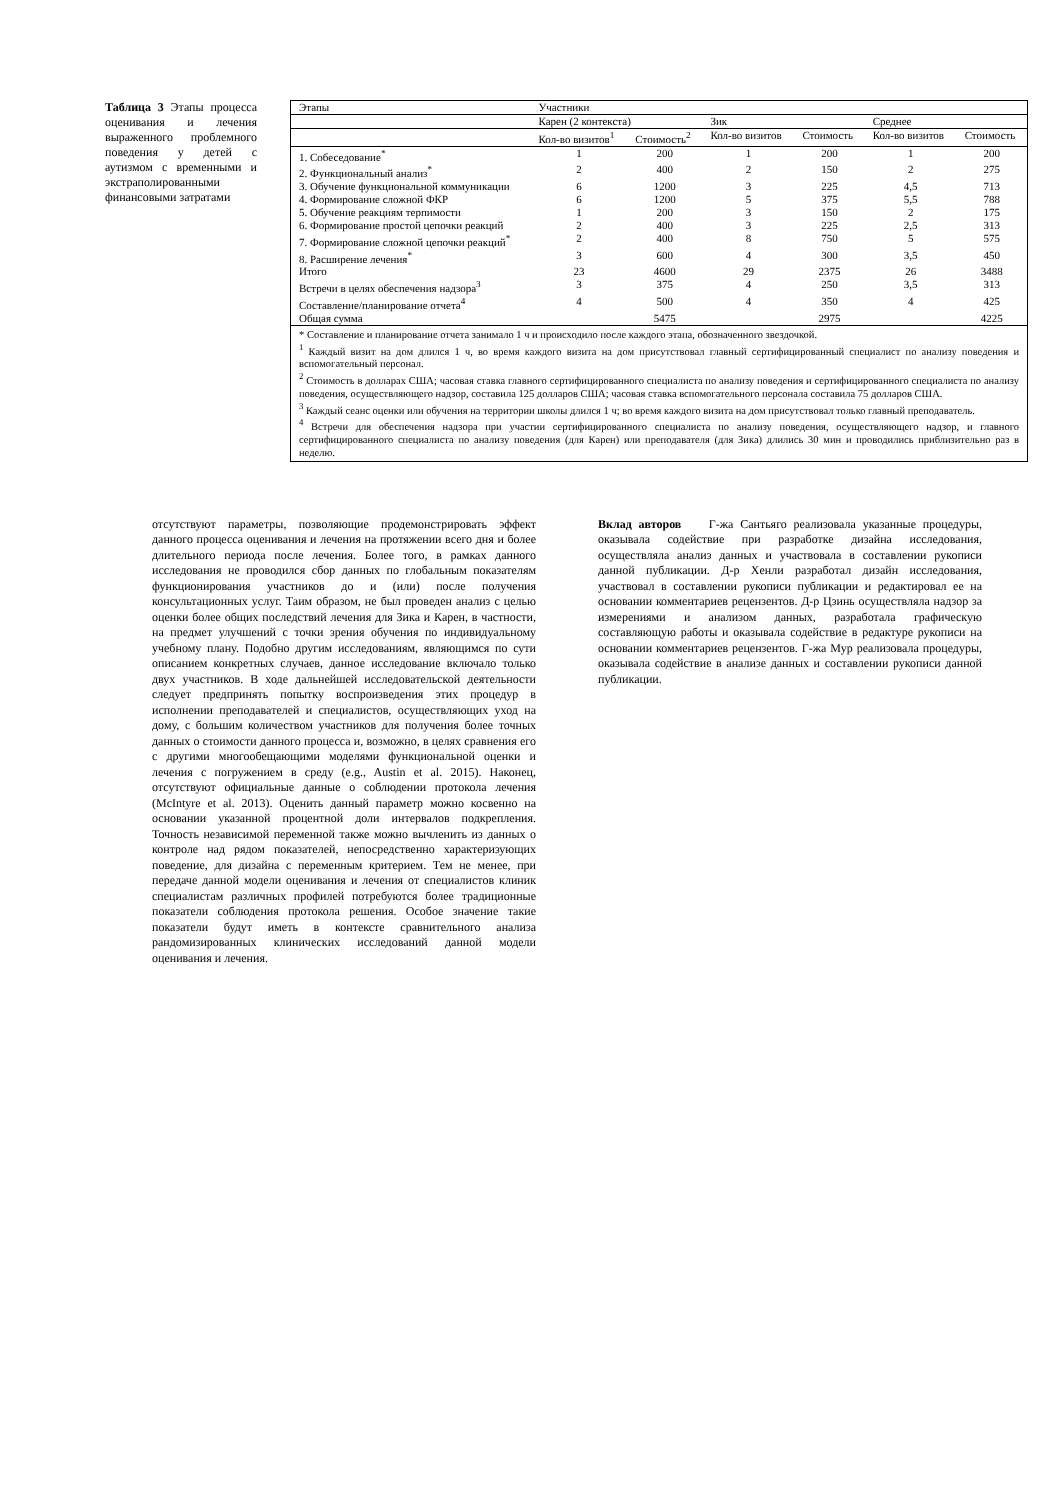Таблица 3 Этапы процесса оценивания и лечения выраженного проблемного поведения у детей с аутизмом с временными и экстраполированными финансовыми затратами
| Этапы | Участники | | | | | |
| --- | --- | --- | --- | --- | --- | --- |
| | Карен (2 контекста) | | Зик | | Среднее | |
| | Кол-во визитов<sup>1</sup> | Стоимость<sup>2</sup> | Кол-во визитов | Стоимость | Кол-во визитов | Стоимость |
| 1. Собеседование<sup>*</sup> | 1 | 200 | 1 | 200 | 1 | 200 |
| 2. Функциональный анализ<sup>*</sup> | 2 | 400 | 2 | 150 | 2 | 275 |
| 3. Обучение функциональной коммуникации | 6 | 1200 | 3 | 225 | 4,5 | 713 |
| 4. Формирование сложной ФКР | 6 | 1200 | 5 | 375 | 5,5 | 788 |
| 5. Обучение реакциям терпимости | 1 | 200 | 3 | 150 | 2 | 175 |
| 6. Формирование простой цепочки реакций | 2 | 400 | 3 | 225 | 2,5 | 313 |
| 7. Формирование сложной цепочки реакций<sup>*</sup> | 2 | 400 | 8 | 750 | 5 | 575 |
| 8. Расширение лечения<sup>*</sup> | 3 | 600 | 4 | 300 | 3,5 | 450 |
| Итого | 23 | 4600 | 29 | 2375 | 26 | 3488 |
| Встречи в целях обеспечения надзора<sup>3</sup> | 3 | 375 | 4 | 250 | 3,5 | 313 |
| Составление/планирование отчета<sup>4</sup> | 4 | 500 | 4 | 350 | 4 | 425 |
| Общая сумма | | 5475 | | 2975 | | 4225 |
* Составление и планирование отчета занимало 1 ч и происходило после каждого этапа, обозначенного звездочкой.
<sup>1</sup> Каждый визит на дом длился 1 ч, во время каждого визита на дом присутствовал главный сертифицированный специалист по анализу поведения и вспомогательный персонал.
<sup>2</sup> Стоимость в долларах США; часовая ставка главного сертифицированного специалиста по анализу поведения и сертифицированного специалиста по анализу поведения, осуществляющего надзор, составила 125 долларов США; часовая ставка вспомогательного персонала составила 75 долларов США.
<sup>3</sup> Каждый сеанс оценки или обучения на территории школы длился 1 ч; во время каждого визита на дом присутствовал только главный преподаватель.
<sup>4</sup> Встречи для обеспечения надзора при участии сертифицированного специалиста по анализу поведения, осуществляющего надзор, и главного сертифицированного специалиста по анализу поведения (для Карен) или преподавателя (для Зика) длились 30 мин и проводились приблизительно раз в неделю.
отсутствуют параметры, позволяющие продемонстрировать эффект данного процесса оценивания и лечения на протяжении всего дня и более длительного периода после лечения. Более того, в рамках данного исследования не проводился сбор данных по глобальным показателям функционирования участников до и (или) после получения консультационных услуг. Таим образом, не был проведен анализ с целью оценки более общих последствий лечения для Зика и Карен, в частности, на предмет улучшений с точки зрения обучения по индивидуальному учебному плану. Подобно другим исследованиям, являющимся по сути описанием конкретных случаев, данное исследование включало только двух участников. В ходе дальнейшей исследовательской деятельности следует предпринять попытку воспроизведения этих процедур в исполнении преподавателей и специалистов, осуществляющих уход на дому, с большим количеством участников для получения более точных данных о стоимости данного процесса и, возможно, в целях сравнения его с другими многообещающими моделями функциональной оценки и лечения с погружением в среду (e.g., Austin et al. 2015). Наконец, отсутствуют официальные данные о соблюдении протокола лечения (McIntyre et al. 2013). Оценить данный параметр можно косвенно на основании указанной процентной доли интервалов подкрепления. Точность независимой переменной также можно вычленить из данных о контроле над рядом показателей, непосредственно характеризующих поведение, для дизайна с переменным критерием. Тем не менее, при передаче данной модели оценивания и лечения от специалистов клиник специалистам различных профилей потребуются более традиционные показатели соблюдения протокола решения. Особое значение такие показатели будут иметь в контексте сравнительного анализа рандомизированных клинических исследований данной модели оценивания и лечения.
Вклад авторов Г-жа Сантьяго реализовала указанные процедуры, оказывала содействие при разработке дизайна исследования, осуществляла анализ данных и участвовала в составлении рукописи данной публикации. Д-р Хенли разработал дизайн исследования, участвовал в составлении рукописи публикации и редактировал ее на основании комментариев рецензентов. Д-р Цзинь осуществляла надзор за измерениями и анализом данных, разработала графическую составляющую работы и оказывала содействие в редактуре рукописи на основании комментариев рецензентов. Г-жа Мур реализовала процедуры, оказывала содействие в анализе данных и составлении рукописи данной публикации.